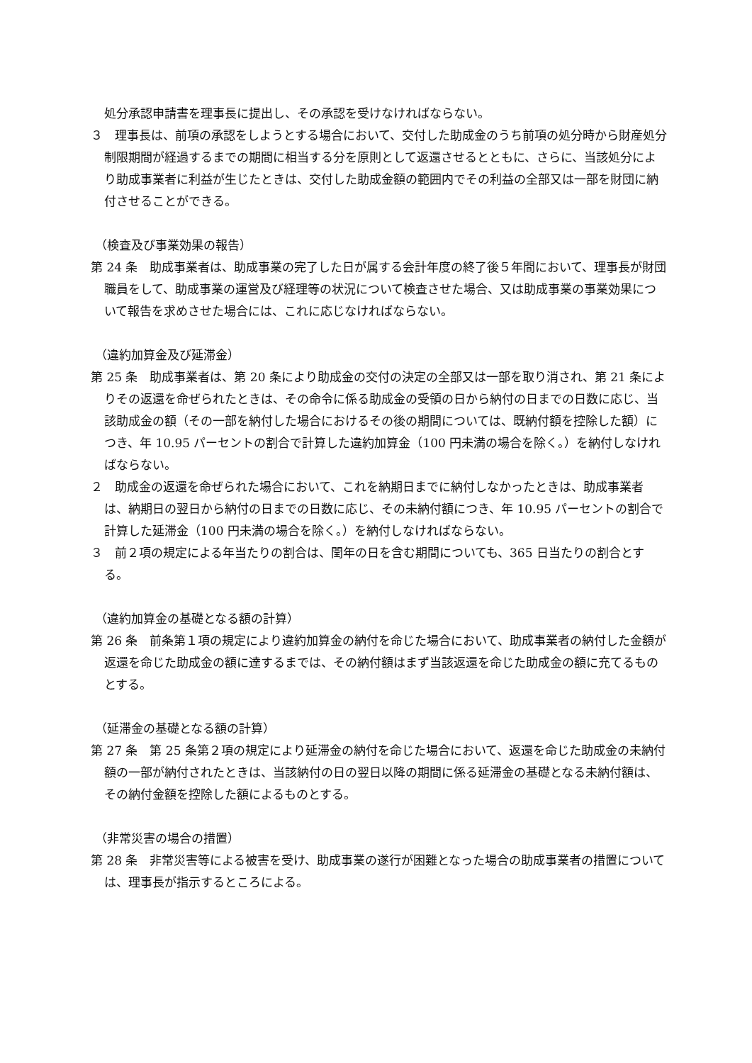処分承認申請書を理事長に提出し、その承認を受けなければならない。
３　理事長は、前項の承認をしようとする場合において、交付した助成金のうち前項の処分時から財産処分制限期間が経過するまでの期間に相当する分を原則として返還させるとともに、さらに、当該処分により助成事業者に利益が生じたときは、交付した助成金額の範囲内でその利益の全部又は一部を財団に納付させることができる。
（検査及び事業効果の報告）
第 24 条　助成事業者は、助成事業の完了した日が属する会計年度の終了後５年間において、理事長が財団職員をして、助成事業の運営及び経理等の状況について検査させた場合、又は助成事業の事業効果について報告を求めさせた場合には、これに応じなければならない。
（違約加算金及び延滞金）
第 25 条　助成事業者は、第 20 条により助成金の交付の決定の全部又は一部を取り消され、第 21 条によりその返還を命ぜられたときは、その命令に係る助成金の受領の日から納付の日までの日数に応じ、当該助成金の額（その一部を納付した場合におけるその後の期間については、既納付額を控除した額）につき、年 10.95 パーセントの割合で計算した違約加算金（100 円未満の場合を除く。）を納付しなければならない。
２　助成金の返還を命ぜられた場合において、これを納期日までに納付しなかったときは、助成事業者は、納期日の翌日から納付の日までの日数に応じ、その未納付額につき、年 10.95 パーセントの割合で計算した延滞金（100 円未満の場合を除く。）を納付しなければならない。
３　前２項の規定による年当たりの割合は、閏年の日を含む期間についても、365 日当たりの割合とする。
（違約加算金の基礎となる額の計算）
第 26 条　前条第１項の規定により違約加算金の納付を命じた場合において、助成事業者の納付した金額が返還を命じた助成金の額に達するまでは、その納付額はまず当該返還を命じた助成金の額に充てるものとする。
（延滞金の基礎となる額の計算）
第 27 条　第 25 条第２項の規定により延滞金の納付を命じた場合において、返還を命じた助成金の未納付額の一部が納付されたときは、当該納付の日の翌日以降の期間に係る延滞金の基礎となる未納付額は、その納付金額を控除した額によるものとする。
（非常災害の場合の措置）
第 28 条　非常災害等による被害を受け、助成事業の遂行が困難となった場合の助成事業者の措置については、理事長が指示するところによる。